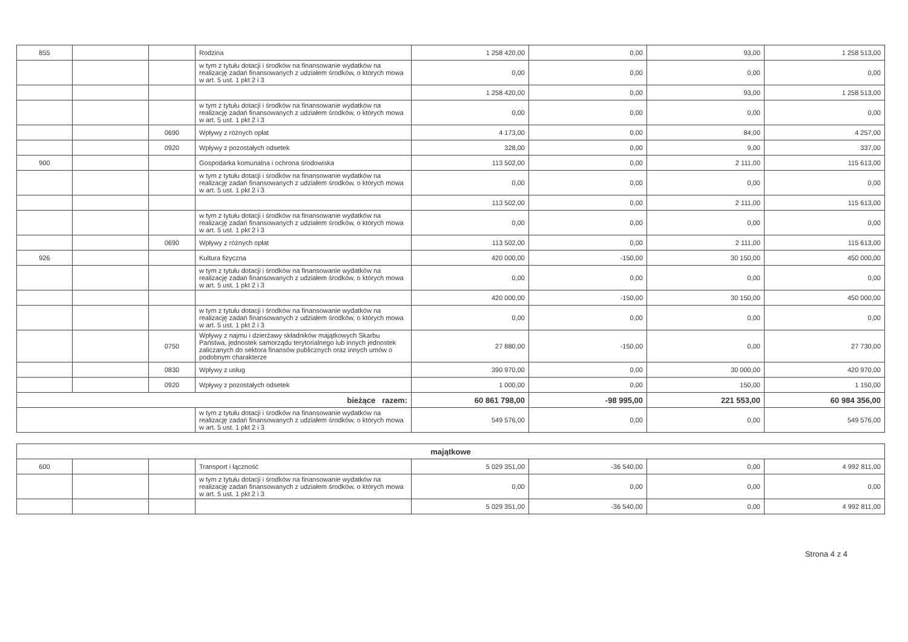| 855 | | | Rodzina | 1 258 420,00 | 0,00 | 93,00 | 1 258 513,00 |
| | | | w tym z tytułu dotacji i środków na finansowanie wydatków na realizację zadań finansowanych z udziałem środków, o których mowa w art. 5 ust. 1 pkt 2 i 3 | 0,00 | 0,00 | 0,00 | 0,00 |
| | | | | 1 258 420,00 | 0,00 | 93,00 | 1 258 513,00 |
| | | | w tym z tytułu dotacji i środków na finansowanie wydatków na realizację zadań finansowanych z udziałem środków, o których mowa w art. 5 ust. 1 pkt 2 i 3 | 0,00 | 0,00 | 0,00 | 0,00 |
| | | 0690 | Wpływy z różnych opłat | 4 173,00 | 0,00 | 84,00 | 4 257,00 |
| | | 0920 | Wpływy z pozostałych odsetek | 328,00 | 0,00 | 9,00 | 337,00 |
| 900 | | | Gospodarka komunalna i ochrona środowiska | 113 502,00 | 0,00 | 2 111,00 | 115 613,00 |
| | | | w tym z tytułu dotacji i środków na finansowanie wydatków na realizację zadań finansowanych z udziałem środków, o których mowa w art. 5 ust. 1 pkt 2 i 3 | 0,00 | 0,00 | 0,00 | 0,00 |
| | | | | 113 502,00 | 0,00 | 2 111,00 | 115 613,00 |
| | | | w tym z tytułu dotacji i środków na finansowanie wydatków na realizację zadań finansowanych z udziałem środków, o których mowa w art. 5 ust. 1 pkt 2 i 3 | 0,00 | 0,00 | 0,00 | 0,00 |
| | | 0690 | Wpływy z różnych opłat | 113 502,00 | 0,00 | 2 111,00 | 115 613,00 |
| 926 | | | Kultura fizyczna | 420 000,00 | -150,00 | 30 150,00 | 450 000,00 |
| | | | w tym z tytułu dotacji i środków na finansowanie wydatków na realizację zadań finansowanych z udziałem środków, o których mowa w art. 5 ust. 1 pkt 2 i 3 | 0,00 | 0,00 | 0,00 | 0,00 |
| | | | | 420 000,00 | -150,00 | 30 150,00 | 450 000,00 |
| | | | w tym z tytułu dotacji i środków na finansowanie wydatków na realizację zadań finansowanych z udziałem środków, o których mowa w art. 5 ust. 1 pkt 2 i 3 | 0,00 | 0,00 | 0,00 | 0,00 |
| | | 0750 | Wpływy z najmu i dzierżawy składników majątkowych Skarbu Państwa, jednostek samorządu terytorialnego lub innych jednostek zaliczanych do sektora finansów publicznych oraz innych umów o podobnym charakterze | 27 880,00 | -150,00 | 0,00 | 27 730,00 |
| | | 0830 | Wpływy z usług | 390 970,00 | 0,00 | 30 000,00 | 420 970,00 |
| | | 0920 | Wpływy z pozostałych odsetek | 1 000,00 | 0,00 | 150,00 | 1 150,00 |
| bieżące razem: | | | | 60 861 798,00 | -98 995,00 | 221 553,00 | 60 984 356,00 |
| | | | w tym z tytułu dotacji i środków na finansowanie wydatków na realizację zadań finansowanych z udziałem środków, o których mowa w art. 5 ust. 1 pkt 2 i 3 | 549 576,00 | 0,00 | 0,00 | 549 576,00 |
| majątkowe | | | | | | | |
| 600 | | | Transport i łączność | 5 029 351,00 | -36 540,00 | 0,00 | 4 992 811,00 |
| | | | w tym z tytułu dotacji i środków na finansowanie wydatków na realizację zadań finansowanych z udziałem środków, o których mowa w art. 5 ust. 1 pkt 2 i 3 | 0,00 | 0,00 | 0,00 | 0,00 |
| | | | | 5 029 351,00 | -36 540,00 | 0,00 | 4 992 811,00 |
Strona 4 z 4